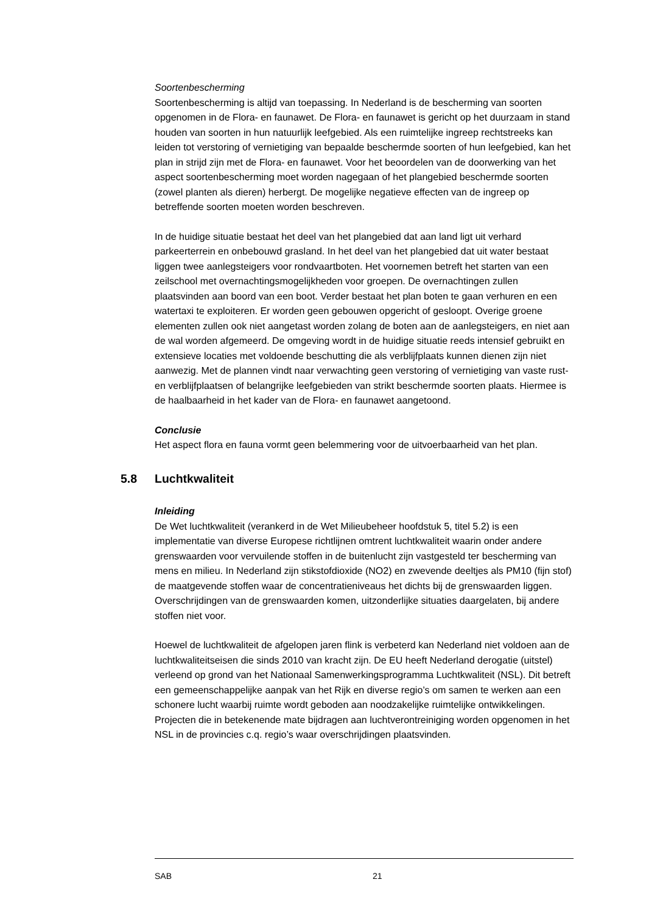Soortenbescherming
Soortenbescherming is altijd van toepassing. In Nederland is de bescherming van soorten opgenomen in de Flora- en faunawet. De Flora- en faunawet is gericht op het duurzaam in stand houden van soorten in hun natuurlijk leefgebied. Als een ruimtelijke ingreep rechtstreeks kan leiden tot verstoring of vernietiging van bepaalde beschermde soorten of hun leefgebied, kan het plan in strijd zijn met de Flora- en faunawet. Voor het beoordelen van de doorwerking van het aspect soortenbescherming moet worden nagegaan of het plangebied beschermde soorten (zowel planten als dieren) herbergt. De mogelijke negatieve effecten van de ingreep op betreffende soorten moeten worden beschreven.
In de huidige situatie bestaat het deel van het plangebied dat aan land ligt uit verhard parkeerterrein en onbebouwd grasland. In het deel van het plangebied dat uit water bestaat liggen twee aanlegsteigers voor rondvaartboten. Het voornemen betreft het starten van een zeilschool met overnachtingsmogelijkheden voor groepen. De overnachtingen zullen plaatsvinden aan boord van een boot. Verder bestaat het plan boten te gaan verhuren en een watertaxi te exploiteren. Er worden geen gebouwen opgericht of gesloopt. Overige groene elementen zullen ook niet aangetast worden zolang de boten aan de aanlegsteigers, en niet aan de wal worden afgemeerd. De omgeving wordt in de huidige situatie reeds intensief gebruikt en extensieve locaties met voldoende beschutting die als verblijfplaats kunnen dienen zijn niet aanwezig. Met de plannen vindt naar verwachting geen verstoring of vernietiging van vaste rust- en verblijfplaatsen of belangrijke leefgebieden van strikt beschermde soorten plaats. Hiermee is de haalbaarheid in het kader van de Flora- en faunawet aangetoond.
Conclusie
Het aspect flora en fauna vormt geen belemmering voor de uitvoerbaarheid van het plan.
5.8 Luchtkwaliteit
Inleiding
De Wet luchtkwaliteit (verankerd in de Wet Milieubeheer hoofdstuk 5, titel 5.2) is een implementatie van diverse Europese richtlijnen omtrent luchtkwaliteit waarin onder andere grenswaarden voor vervuilende stoffen in de buitenlucht zijn vastgesteld ter bescherming van mens en milieu. In Nederland zijn stikstofdioxide (NO2) en zwevende deeltjes als PM10 (fijn stof) de maatgevende stoffen waar de concentratieniveaus het dichts bij de grenswaarden liggen. Overschrijdingen van de grenswaarden komen, uitzonderlijke situaties daargelaten, bij andere stoffen niet voor.
Hoewel de luchtkwaliteit de afgelopen jaren flink is verbeterd kan Nederland niet voldoen aan de luchtkwaliteitseisen die sinds 2010 van kracht zijn. De EU heeft Nederland derogatie (uitstel) verleend op grond van het Nationaal Samenwerkingsprogramma Luchtkwaliteit (NSL). Dit betreft een gemeenschappelijke aanpak van het Rijk en diverse regio’s om samen te werken aan een schonere lucht waarbij ruimte wordt geboden aan noodzakelijke ruimtelijke ontwikkelingen. Projecten die in betekenende mate bijdragen aan luchtverontreiniging worden opgenomen in het NSL in de provincies c.q. regio’s waar overschrijdingen plaatsvinden.
SAB 21